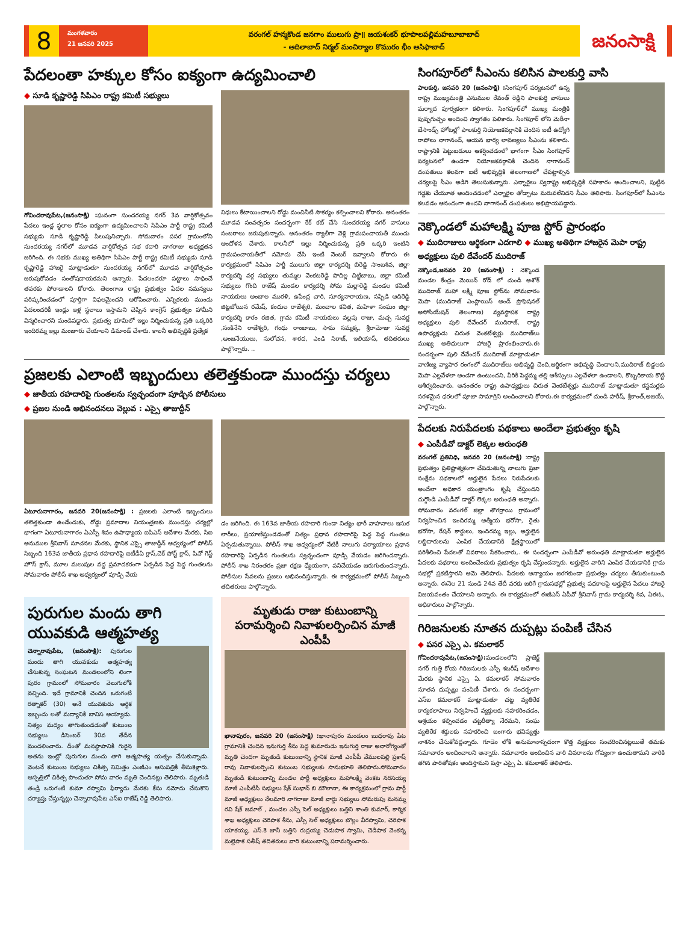8
మంగళవారం
21 జనవరి 2025
వరంగల్ హన్మకొండ జనగాం ములుగు ప్రా॥ జయశంకర్ భూపాలపల్లిమహబూబాబాద్
- ఆదిలాబాద్ నిర్మల్ మంచిర్యాల కొమురం భీం ఆసిఫాబాద్
జనంసాక్షి
పేదలంతా హక్కుల కోసం ఐక్యంగా ఉద్యమించాలి
◆ సూడి కృష్ణారెడ్డి సిపిఎం రాష్ట్ర కమిటీ సభ్యులు
గోవిందరావుపేట,(జనంసాక్షి) : ఘనంగా సుందరయ్య నగర్ 3వ వార్షికోత్సవం పేదలు ఇండ్ల స్థలాల కోసం ఐక్యంగా ఉద్యమించాలని సిపిఎం పార్టీ రాష్ట్ర కమిటీ సభ్యుడు సూడి కృష్ణారెడ్డి పిలుపునిచ్చారు. సోమవారం పసర గ్రామంలోని సుందరయ్య నగర్‌లో మూడవ వార్షికోత్సవ సభ కదారి నాగరాజు అధ్యక్షతన జరిగింది. ఈ సభకు ముఖ్య అతిథిగా సిపిఎం పార్టీ రాష్ట్ర కమిటీ సభ్యుడు సూడి కృష్ణారెడ్డి హాజరై మాట్లాడుతూ సుందరయ్య నగర్‌లో మూడవ వార్షికోత్సవం జరుపుకోవడం సంతోషదాయకమని అన్నారు. పేదలందరూ పట్టాలు సాధించే తవరకు పోరాడాలని కోరారు. తెలంగాణ రాష్ట్ర ప్రభుత్వం పేదల సమస్యలు పరిష్కరించడంలో పూర్తిగా విఫలమైందని ఆరోపించారు. ఎన్నికలకు ముందు పేదలందరికీ ఇండ్లు ఇళ్ల స్థలాలు ఇస్తామని చెప్పిన కాంగ్రెస్ ప్రభుత్వం హామీని విస్మరించారని మండిపడ్డారు. ప్రభుత్వ భూమిలో ఇల్లు నిర్మించుకున్న ప్రతి ఒక్కరికి ఇందిరమ్మ ఇల్లు మంజూరు చేయాలని డిమాండ్ చేశారు. కాలనీ అభివృద్ధికి ప్రత్యేక
నిధులు కేటాయించాలని రోడ్డు మంచినీటి సౌకర్యం కల్పించాలని కోరారు. అనంతరం మూడవ సంవత్సరం సందర్భంగా కేక్ కట్ చేసి సుందరయ్య నగర్ వాసులు సంబరాలు జరుపుకున్నారు. అనంతరం ర్యాలీగా వెళ్లి గ్రామపంచాయతీ ముందు ఆందోళన చేశారు. కాలనీలో ఇల్లు నిర్మించుకున్న ప్రతి ఒక్కరి ఇంటిని గ్రామపంచాయతీలో నమోదు చేసి ఇంటి నెంబర్ ఇవ్వాలని కోరారు ఈ కార్యక్రమంలో సిపిఎం పార్టీ ములుగు జిల్లా కార్యదర్శి బిరెడ్డి సాంబశివ, జిల్లా కార్యదర్శి వర్గ సభ్యులు తుమ్మల వెంకటరెడ్డి పొదిల్ల చిట్టిబాబు, జిల్లా కమిటీ సభ్యులు గొంది రాజేష్ మండల కార్యదర్శి సోమ మల్లారెడ్డి మండల కమిటీ నాయకులు అంబాల మురళి, ఉపేంద్ర చారి, సూర్యనారాయణ, సప్పిడి ఆదిరెడ్డి జిట్టబోయిన రమేష్, కందుల రాజేశ్వరి, మంచాల కవిత, మహిళా సంఘం జిల్లా కార్యదర్శి కారం రజిత, గ్రామ కమిటీ నాయకులు వల్లపు రాజు, మచ్చ సువర్ణ ,సంకినేని రాజేశ్వరి, గంధు రాంబాబు, సామ సమ్మక్క, శ్రీరామోజు సువర్ణ ,ఆంజనేయులు, సులోచన, శారద, ఎండి సిరాజ్, ఇలియాస్, తదితరులు పాల్గొన్నారు. ..
ప్రజలకు ఎలాంటి ఇబ్బందులు తలెత్తకుండా ముందస్తు చర్యలు
◆ జాతీయ రహదారిపై గుంతలను స్వచ్ఛందంగా పూడ్చిన పోలీసులు
◆ ప్రజల నుండి అభినందనలు వెల్లువ : ఎస్సై తాజుద్దీన్
ఏటూరునాగారం, జనవరి 20(జనంసాక్షి) : ప్రజలకు ఎలాంటి ఇబ్బందులు తలెత్తకుండా ఉండేందుకు, రోడ్డు ప్రమాదాల నియంత్రణకు ముందస్తు చర్యల్లో భాగంగా ఏటూరునాగారం ఏఎస్పీ శివం ఉపాధ్యాయ ఐపిఎస్ ఆదేశాల మేరకు, సిఐ అనుముల శ్రీనివాస్ సూచనల మేరకు, స్థానిక ఎస్సై తాజుద్దీన్ ఆధ్వర్యంలో పోలీస్ సిబ్బంది 163వ జాతీయ ప్రధాన రహదారిపై ఐటీడీఏ క్రాస్,చెక్ పోస్ట్ క్రాస్, పివో గెస్ట్ హౌస్ క్రాస్, మూల మలుపుల వద్ద ప్రమాదకరంగా ఏర్పడిన పెద్ద పెద్ద గుంతలను సోమవారం పోలీస్ శాఖ ఆధ్వర్యంలో పూడ్చి వేయ
డం జరిగింది. ఈ 163వ జాతీయ రహదారి గుండా నిత్యం భారీ వాహనాలు ఇసుక లారీలు, ప్రయాణిస్తుండడంతో నిత్యం ప్రధాన రహదారిపై పెద్ద పెద్ద గుంతలు ఏర్పడుతున్నాయి. పోలీస్ శాఖ ఆధ్వర్యంలో నేటికీ నాలుగు పర్యాయాలు ప్రధాన రహదారిపై ఏర్పడిన గుంతలను స్వచ్ఛందంగా పూడ్చి వేయడం జరిగిందన్నారు. పోలీస్ శాఖ నిరంతరం ప్రజా రక్షణ ధ్యేయంగా, పనిచేయడం జరుగుతుందన్నారు. పోలీసుల సేవలను ప్రజలు అభినందిస్తున్నారు. ఈ కార్యక్రమంలో పోలీస్ సిబ్బంది తదితరులు పాల్గొన్నారు.
పురుగుల మందు తాగి యువకుడి ఆత్మహత్య
చెన్నారావుపేట, (జనంసాక్షి): పురుగుల మందు తాగి యువకుడు ఆత్మహత్య చేసుకున్న సంఘటన మండలంలోని లింగా పురం గ్రామంలో సోమవారం వెలుగులోకి వచ్చింది. ఇదే గ్రామానికి చెందిన ఒరుగంటి రత్నాకర్ (30) అనే యువకుడు ఆర్థిక ఇబ్బందు లతో మద్యానికి బానిస అయ్యాడు. నిత్యం మద్యం తాగుతుండడంతో కుటుంబ సభ్యులు డిసెంబర్ 30వ తేదీన మందలించారు. దీంతో మనస్థాపానికి గురైన అతను ఇంట్లో పురుగుల మందు తాగి ఆత్మహత్య యత్నం చేసుకున్నాడు. వెంటనే కుటుంబ సభ్యులు చికిత్స నిమిత్తం ఎంజీఎం ఆసుపత్రికి తీసుకెళ్లారు. ఆస్పత్రిలో చికిత్స పొందుతూ సోమ వారం మృతి చెందినట్లు తెలిపారు. మృతుడి తండ్రి ఒరుగంటి కుమా రస్వామి ఫిర్యాదు మేరకు కేసు నమోదు చేసుకొని దర్యాప్తు చేస్తున్నట్లు చెన్నారావుపేట ఎస్ఐ రాజేష్ రెడ్డి తెలిపారు.
మృతుడు రాజు కుటుంబాన్ని పరామర్శించి నివాళులర్పించిన మాజీ ఎంపీపీ
ఖానాపురం, జనవరి 20 (జనంసాక్షి) : ఖానాపురం మండలం బుధరావు పేట గ్రామానికి చెందిన ఇనుగుర్తి శీను పెద్ద కుమారుడు ఇనుగుర్తి రాజు అనారోగ్యంతో మృతి చెందగా మృతుడి కుటుంబాన్ని స్థానిక మాజీ ఎంపీపీ వేములపల్లి ప్రకాష్ రావు నివాళులర్పించి కుటుంబ సభ్యులకు సానుభూతి తెలిపారు.సోమవారం మృతుడి కుటుంబాన్ని మండల పార్టీ అధ్యక్షులు మహాలక్ష్మి వెంకట నరసయ్య మాజీ ఎంపీటీసీ సభ్యులు షేక్ సుభాన్ బి మౌలానా, ఈ కార్యక్రమంలో గ్రామ పార్టీ మాజీ అధ్యక్షులు నేలమారి నాగరాజు మాజీ వార్డు సభ్యులు సోమరుపు మనమ్మ రవి షేక్ జమాల్ , మండల ఎస్సీ సెల్ అధ్యక్షులు బత్తిని శాంతి కుమార్, కార్మిక శాఖ అధ్యక్షులు చెరిపాక శీను, ఎస్సీ సెల్ అధ్యక్షులు బొల్లం వీరస్వామి, చెరిపాక యాకయ్య, ఎస్.కె జానీ బత్తిని రుద్రయ్య చెడుపాక స్వామి, చెడిపాక వెంకన్న మల్లెపాక సతీష్ తదితరులు వారి కుటుంబాన్ని పరామర్శించారు.
సింగపూర్‌లో సీఎంను కలిసిన పాలకుర్తి వాసి
పాలకుర్తి, జనవరి 20 (జనంసాక్షి) : సింగపూర్ పర్యటనలో ఉన్న రాష్ట్ర ముఖ్యమంత్రి ఎనుముల రేవంత్ రెడ్డిని పాలకుర్తి వాసులు మర్యాద పూర్వకంగా కలిశారు. సింగపూర్‌లో ముఖ్య మంత్రికి పుష్పగుచ్ఛం అందించి స్వాగతం పలికారు. సింగపూర్ లోని మెరీనా బేసాండ్స్ హోటల్లో పాలకుర్తి నియోజకవర్గానికి చెందిన ఐటీ ఉద్యోగి రాపోలు నాగానంద్, ఆయన భార్య లావణ్యలు సీఎంను కలిశారు. రాష్ట్రానికి పెట్టుబడులు ఆకర్షించడంలో భాగంగా సీఎం సింగపూర్ పర్యటనలో ఉండగా నియోజకవర్గానికి చెందిన నాగానంద్ దంపతులు కలవగా ఐటీ అభివృద్ధికి తెలంగాణలో చేపట్టాల్సిన చర్యలపై సీఎం అడిగి తెలుసుకున్నారు. ఎన్నారైలు స్వరాష్ట్ర అభివృద్ధికి సహకారం అందించాలని, పుట్టిన గడ్డకు చేయూత అందించడంలో ఎన్నారైల తోడ్పాటు మరువలేనిదని సీఎం తెలిపారు. సింగపూర్‌లో సీఎంను కలవడం ఆనందంగా ఉందని నాగానంద్ దంపతులు అభిప్రాయపడ్డారు.
నెక్కొండలో మహాలక్ష్మి పూజ స్టోర్ ప్రారంభం
◆ ముదిరాజులు ఆర్థికంగా ఎదగాలి ◆ ముఖ్య అతిథిగా హాజరైన మెపా రాష్ట్ర అధ్యక్షులు పులి దేవేందర్ ముదిరాజ్
నెక్కొండ,జనవరి 20 (జనంసాక్షి) : నెక్కొండ మండల కేంద్రం మెయిన్ రోడ్ లో దుండి అశోక్ ముదిరాజ్ మహా లక్ష్మి పూజ స్టోర్‌ను సోమవారం మెపా (ముదిరాజ్ ఎంప్లాయిస్ అండ్ ప్రొఫెషనల్ అసోసియేషన్ తెలంగాణ) వ్యవస్థాపక రాష్ట్ర అధ్యక్షులు పులి దేవేందర్ ముదిరాజ్, రాష్ట్ర ఉపాధ్యక్షుడు చిరుత వెంకటేశ్వర్లు ముదిరాజ్‌లు ముఖ్య అతిథులుగా హాజరై ప్రారంభించారు.ఈ సందర్భంగా పులి దేవేందర్ ముదిరాజ్ మాట్లాడుతూ వాణిజ్య వ్యాపార రంగంలో ముదిరాజ్‌లు అభివృద్ధి చెంది,ఆర్థికంగా అభివృద్ధి చెందాలని,ముదిరాజ్ బిడ్డలకు మెపా ఎల్లవేళలా అండగా ఉంటుందని, వీరికి పెద్దమ్మ తల్లి ఆశీస్సులు ఎల్లవేళలా ఉండాలని, కొబ్బరికాయ కొట్టి ఆశీర్వదించారు. అనంతరం రాష్ట్ర ఉపాధ్యక్షులు చిరుత వెంకటేశ్వర్లు ముదిరాజ్ మాట్లాడుతూ కస్టమర్లకు సరళమైన ధరలలో పూజా సామాగ్రిని అందించాలని కోరారు.ఈ కార్యక్రమంలో దుండి హరీష్, శ్రీకాంత్,అజయ్, పాల్గొన్నారు.
పేదలకు నిరుపేదలకు పథకాలు అందేలా ప్రభుత్వం కృషి
◆ ఎంపీడీవో డాక్టర్ లెక్కల అరుంధతి
వరంగల్ ప్రతినిధి, జనవరి 20 (జనంసాక్షి) :రాష్ట్ర ప్రభుత్వం ప్రతిష్టాత్మకంగా చేపడుతున్న నాలుగు ప్రజా సంక్షేమ పథకాలలో అర్హులైన పేదలు నిరుపేదలకు అందేలా అధికార యంత్రాంగం కృషి చేస్తుందని దుగ్గొండి ఎంపీడీవో డాక్టర్ లెక్కల అరుంధతి అన్నారు. సోమవారం వరంగల్ జిల్లా తొగర్రాయి గ్రామంలో నిర్వహించిన ఇందిరమ్మ ఆత్మీయ భరోసా, రైతు భరోసా, రేషన్ కార్డులు, ఇందిరమ్మ ఇల్లు, అర్హులైన లబ్దిదారులను ఎంపిక చేయడానికి క్షేత్రస్థాయిలో పరిశీలించి పేదలతో వివరాలు సేకరించారు,. ఈ సందర్భంగా ఎంపీడీవో అరుంధతి మాట్లాడుతూ అర్హులైన పేదలకు పథకాలు అందించేందుకు ప్రభుత్వం కృషి చేస్తుందన్నారు. అర్హులైన వారిని ఎంపిక చేయడానికి గ్రామ సభల్లో ప్రకటిస్తారని ఆమె తెలిపారు. పేదలకు అన్యాయం జరగకుండా ప్రభుత్వం చర్యలు తీసుకుంటుంది అన్నారు. ఈనెల 21 నుండి 24వ తేదీ వరకు జరిగే గ్రామసభల్లో ప్రభుత్వ పథకాలపై అర్హులైన పేదలు హాజరై విజయవంతం చేయాలని అన్నారు. ఈ కార్యక్రమంలో ఈజీఎస్ ఏపీవో శ్రీనివాస్ గ్రామ కార్యదర్శి శివ, ఏఈఓ, అధికారులు పాల్గొన్నారు.
గిరిజనులకు నూతన దుప్పట్లు పంపిణీ చేసిన
◆ పసర ఎస్సై ఎ. కమలాకర్
గోవిందరావుపేట,(జనంసాక్షి): మండలంలోని ప్రాజెక్ట్ నగర్ గుత్తి కోయ గిరిజనులకు ఎస్పీ శబరీష్ ఆదేశాల మేరకు స్థానిక ఎస్సై ఏ. కమలాకర్ సోమవారం నూతన దుప్పట్లు పంపిణీ చేశారు. ఈ సందర్భంగా ఎస్ఐ కమలాకర్ మాట్లాడుతూ చట్ట వ్యతిరేక కార్యకలాపాలు నిర్వహించే వ్యక్తులకు సహకరించడం, ఆశ్రయం కల్పించడం చట్టరీత్యా నేరమని, సంఘ వ్యతిరేక శక్తులకు సహకరించి బంగారు భవిష్యత్తు నాశనం చేసుకోవద్దన్నారు. గూడెం లోకి అనుమానాస్పదంగా కొత్త వ్యక్తులు సంచరించినట్లయితే తమకు సమాచారం అందించాలని అన్నారు. సమాచారం అందించిన వారి వివరాలను గోప్యంగా ఉంచుతామని వారికి తగిన పారితోషకం అందిస్తామని పస్రా ఎస్సై ఏ. కమలాకర్ తెలిపారు.